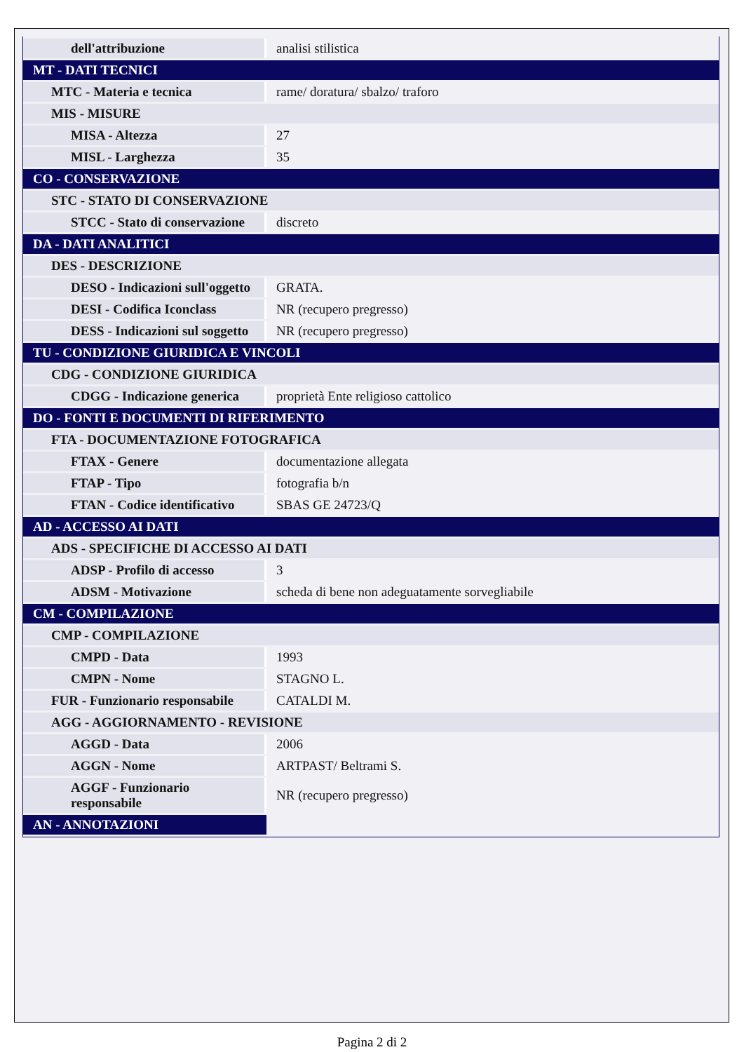| dell'attribuzione | analisi stilistica |
| MT - DATI TECNICI | |
| MTC - Materia e tecnica | rame/ doratura/ sbalzo/ traforo |
| MIS - MISURE | |
| MISA - Altezza | 27 |
| MISL - Larghezza | 35 |
| CO - CONSERVAZIONE | |
| STC - STATO DI CONSERVAZIONE | |
| STCC - Stato di conservazione | discreto |
| DA - DATI ANALITICI | |
| DES - DESCRIZIONE | |
| DESO - Indicazioni sull'oggetto | GRATA. |
| DESI - Codifica Iconclass | NR (recupero pregresso) |
| DESS - Indicazioni sul soggetto | NR (recupero pregresso) |
| TU - CONDIZIONE GIURIDICA E VINCOLI | |
| CDG - CONDIZIONE GIURIDICA | |
| CDGG - Indicazione generica | proprietà Ente religioso cattolico |
| DO - FONTI E DOCUMENTI DI RIFERIMENTO | |
| FTA - DOCUMENTAZIONE FOTOGRAFICA | |
| FTAX - Genere | documentazione allegata |
| FTAP - Tipo | fotografia b/n |
| FTAN - Codice identificativo | SBAS GE 24723/Q |
| AD - ACCESSO AI DATI | |
| ADS - SPECIFICHE DI ACCESSO AI DATI | |
| ADSP - Profilo di accesso | 3 |
| ADSM - Motivazione | scheda di bene non adeguatamente sorvegliabile |
| CM - COMPILAZIONE | |
| CMP - COMPILAZIONE | |
| CMPD - Data | 1993 |
| CMPN - Nome | STAGNO L. |
| FUR - Funzionario responsabile | CATALDI M. |
| AGG - AGGIORNAMENTO - REVISIONE | |
| AGGD - Data | 2006 |
| AGGN - Nome | ARTPAST/ Beltrami S. |
| AGGF - Funzionario responsabile | NR (recupero pregresso) |
| AN - ANNOTAZIONI | |
Pagina 2 di 2